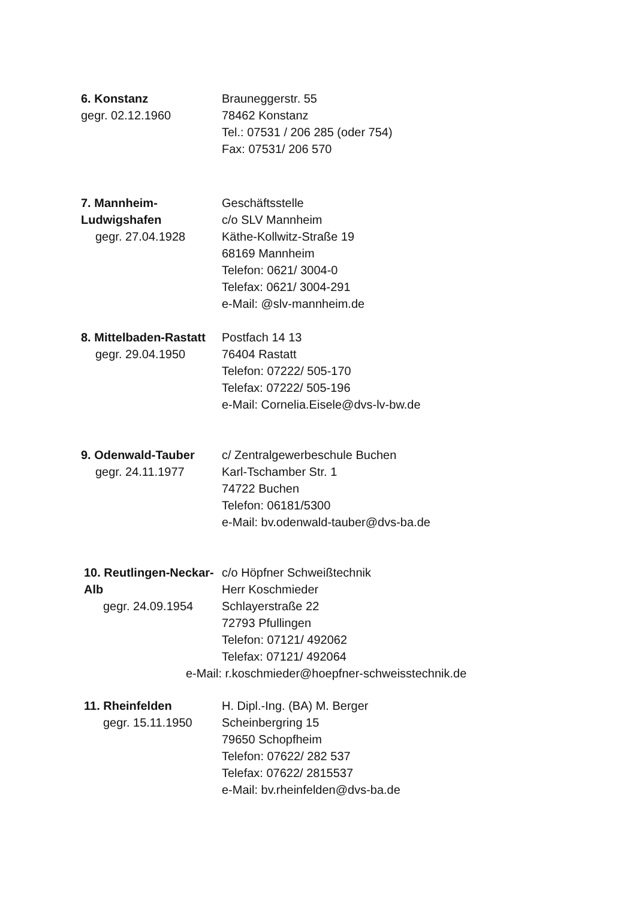6. Konstanz
gegr. 02.12.1960
Brauneggerstr. 55
78462 Konstanz
Tel.: 07531 / 206 285 (oder 754)
Fax: 07531/ 206 570
7. Mannheim-Ludwigshafen
gegr. 27.04.1928
Geschäftsstelle
c/o SLV Mannheim
Käthe-Kollwitz-Straße 19
68169 Mannheim
Telefon: 0621/ 3004-0
Telefax: 0621/ 3004-291
e-Mail: @slv-mannheim.de
8. Mittelbaden-Rastatt
gegr. 29.04.1950
Postfach 14 13
76404 Rastatt
Telefon: 07222/ 505-170
Telefax: 07222/ 505-196
e-Mail: Cornelia.Eisele@dvs-lv-bw.de
9. Odenwald-Tauber
gegr. 24.11.1977
c/ Zentralgewerbeschule Buchen
Karl-Tschamber Str. 1
74722 Buchen
Telefon: 06181/5300
e-Mail: bv.odenwald-tauber@dvs-ba.de
10. Reutlingen-Neckar-Alb
gegr. 24.09.1954
c/o Höpfner Schweißtechnik
Herr Koschmieder
Schlayerstraße 22
72793 Pfullingen
Telefon: 07121/ 492062
Telefax: 07121/ 492064
e-Mail: r.koschmieder@hoepfner-schweisstechnik.de
11. Rheinfelden
gegr. 15.11.1950
H. Dipl.-Ing. (BA) M. Berger
Scheinbergring 15
79650 Schopfheim
Telefon: 07622/ 282 537
Telefax: 07622/ 2815537
e-Mail: bv.rheinfelden@dvs-ba.de